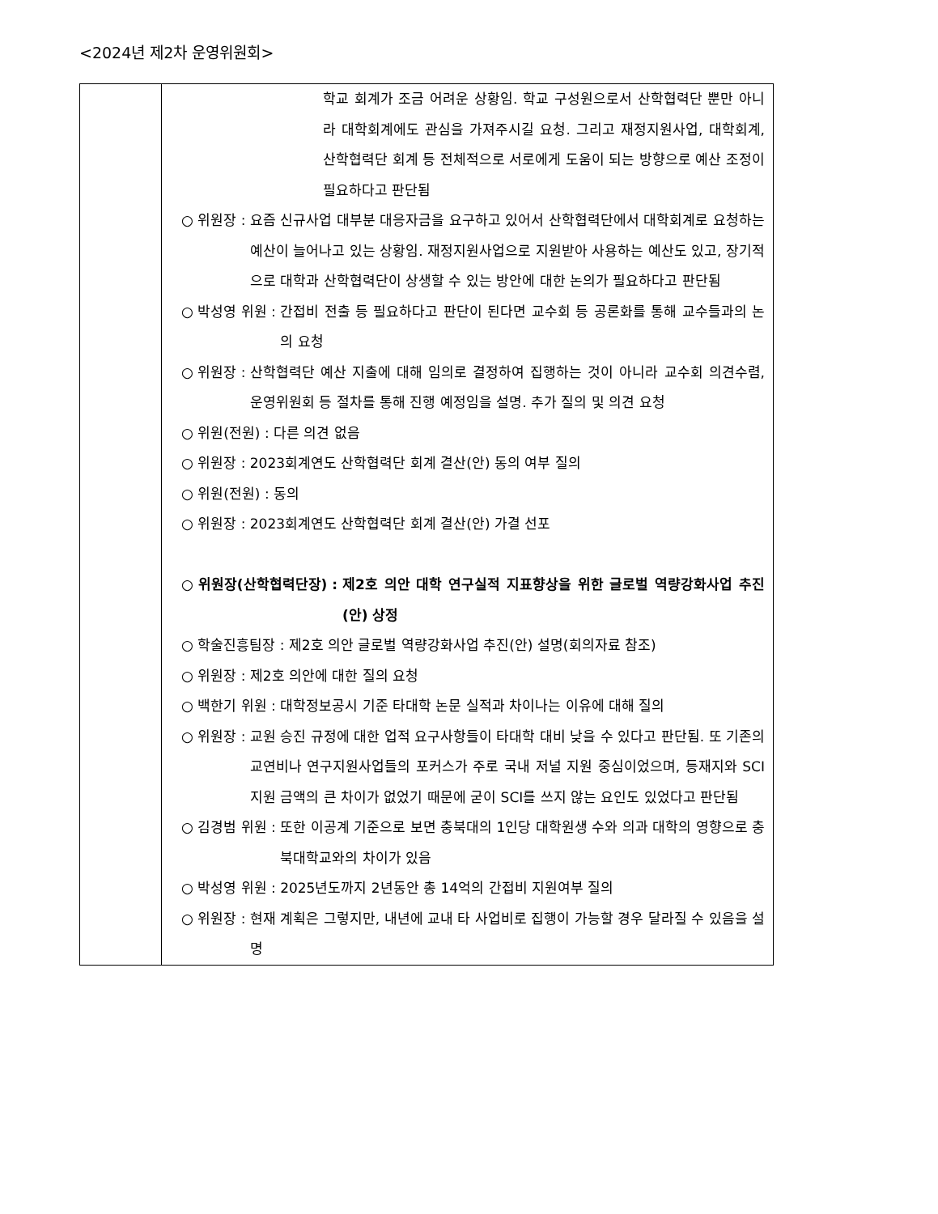<2024년 제2차 운영위원회>
| | 학교 회계가 조금 어려운 상황임. 학교 구성원으로서 산학협력단 뿐만 아니라 대학회계에도 관심을 가져주시길 요청. 그리고 재정지원사업, 대학회계, 산학협력단 회계 등 전체적으로 서로에게 도움이 되는 방향으로 예산 조정이 필요하다고 판단됨 ○ 위원장 : 요즘 신규사업 대부분 대응자금을 요구하고 있어서 산학협력단에서 대학회계로 요청하는 예산이 늘어나고 있는 상황임. 재정지원사업으로 지원받아 사용하는 예산도 있고, 장기적으로 대학과 산학협력단이 상생할 수 있는 방안에 대한 논의가 필요하다고 판단됨 ○ 박성영 위원 : 간접비 전출 등 필요하다고 판단이 된다면 교수회 등 공론화를 통해 교수들과의 논의 요청 ○ 위원장 : 산학협력단 예산 지출에 대해 임의로 결정하여 집행하는 것이 아니라 교수회 의견수렴, 운영위원회 등 절차를 통해 진행 예정임을 설명. 추가 질의 및 의견 요청 ○ 위원(전원) : 다른 의견 없음 ○ 위원장 : 2023회계연도 산학협력단 회계 결산(안) 동의 여부 질의 ○ 위원(전원) : 동의 ○ 위원장 : 2023회계연도 산학협력단 회계 결산(안) 가결 선포 ○ 위원장(산학협력단장) : 제2호 의안 대학 연구실적 지표향상을 위한 글로벌 역량강화사업 추진(안) 상정 ○ 학술진흥팀장 : 제2호 의안 글로벌 역량강화사업 추진(안) 설명(회의자료 참조) ○ 위원장 : 제2호 의안에 대한 질의 요청 ○ 백한기 위원 : 대학정보공시 기준 타대학 논문 실적과 차이나는 이유에 대해 질의 ○ 위원장 : 교원 승진 규정에 대한 업적 요구사항들이 타대학 대비 낮을 수 있다고 판단됨. 또 기존의 교연비나 연구지원사업들의 포커스가 주로 국내 저널 지원 중심이었으며, 등재지와 SCI 지원 금액의 큰 차이가 없었기 때문에 굳이 SCI를 쓰지 않는 요인도 있었다고 판단됨 ○ 김경범 위원 : 또한 이공계 기준으로 보면 충북대의 1인당 대학원생 수와 의과 대학의 영향으로 충북대학교와의 차이가 있음 ○ 박성영 위원 : 2025년도까지 2년동안 총 14억의 간접비 지원여부 질의 ○ 위원장 : 현재 계획은 그렇지만, 내년에 교내 타 사업비로 집행이 가능할 경우 달라질 수 있음을 설명 |